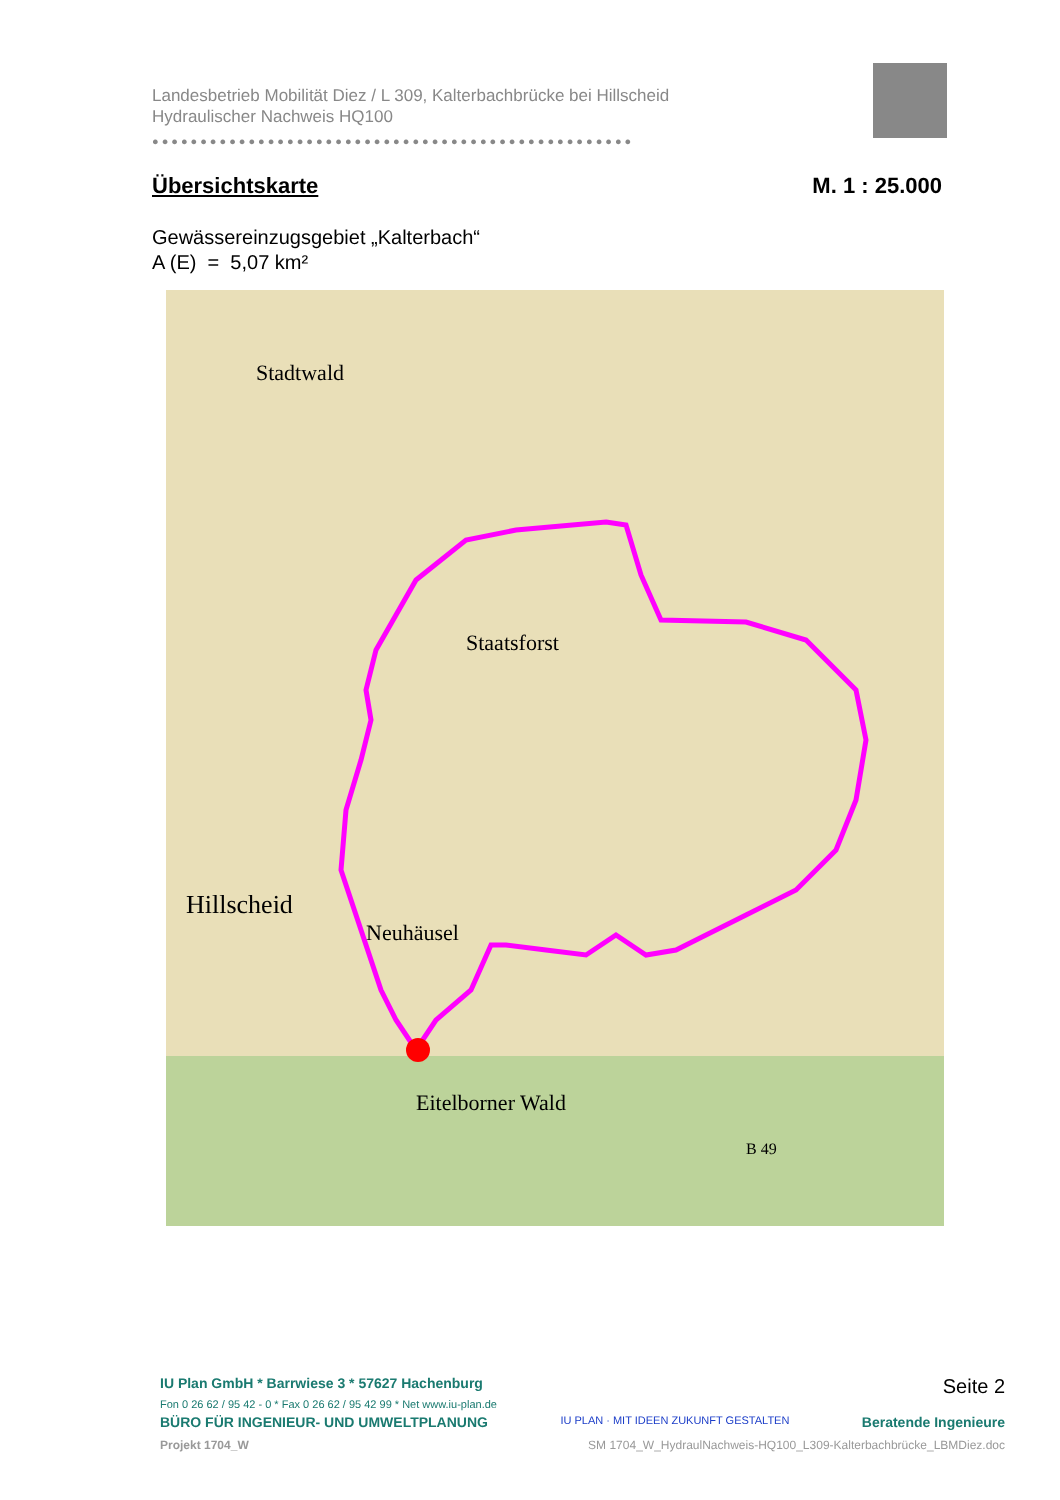Landesbetrieb Mobilität Diez / L 309, Kalterbachbrücke bei Hillscheid
Hydraulischer Nachweis HQ100
●●●●●●●●●●●●●●●●●●●●●●●●●●●●●●●●●●●●●●●●●●●●●●●●●●
Übersichtskarte M. 1 : 25.000
Gewässereinzugsgebiet „Kalterbach“
A (E) = 5,07 km²
Hillscheid
Stadtwald
Staatsforst
Neuhäusel
Eitelborner Wald
B 49
IU Plan GmbH * Barrwiese 3 * 57627 Hachenburg Seite 2
Fon 0 26 62 / 95 42 - 0 * Fax 0 26 62 / 95 42 99 * Net www.iu-plan.de
BÜRO FÜR INGENIEUR- UND UMWELTPLANUNG IU PLAN · MIT IDEEN ZUKUNFT GESTALTEN Beratende Ingenieure
Projekt 1704_W SM 1704_W_HydraulNachweis-HQ100_L309-Kalterbachbrücke_LBMDiez.doc